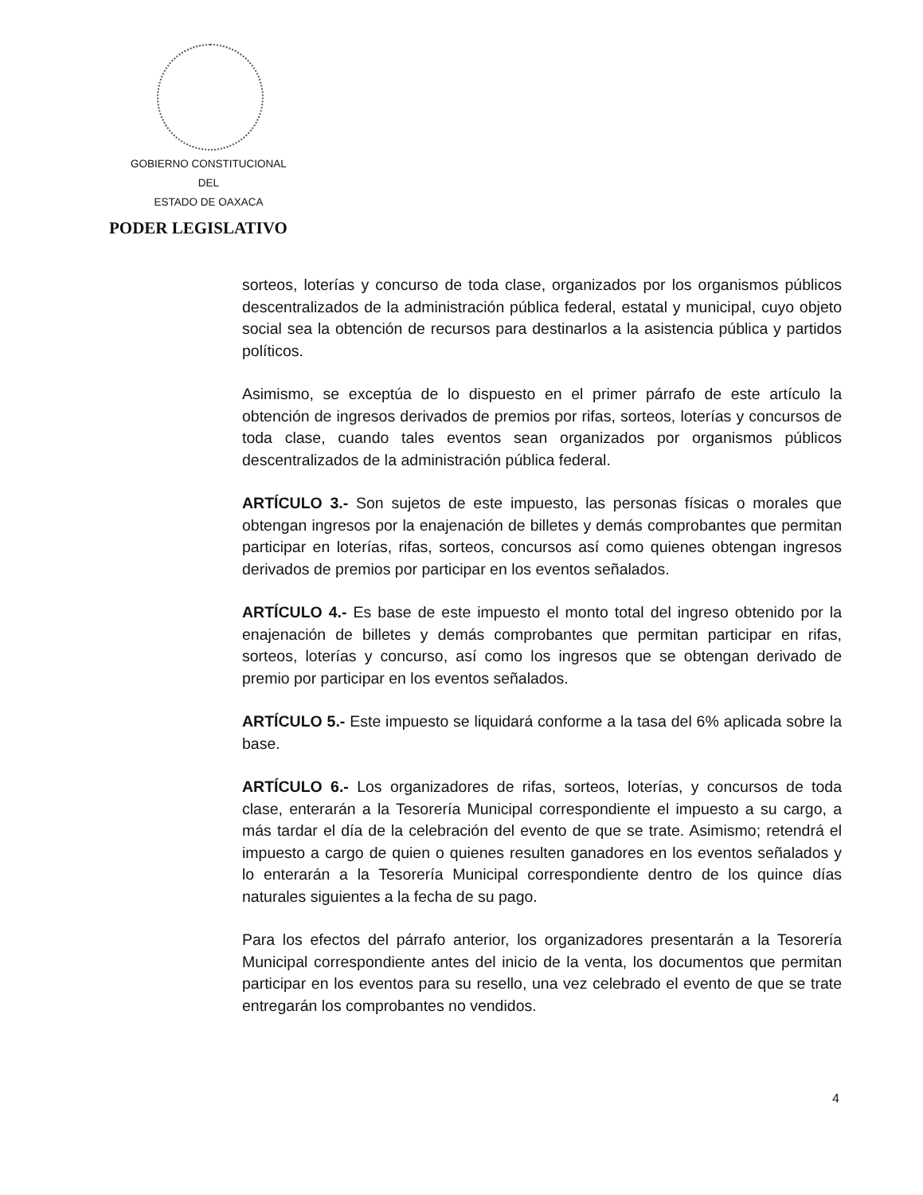GOBIERNO CONSTITUCIONAL
DEL
ESTADO DE OAXACA
PODER LEGISLATIVO
sorteos, loterías y concurso de toda clase, organizados por los organismos públicos descentralizados de la administración pública federal, estatal y municipal, cuyo objeto social sea la obtención de recursos para destinarlos a la asistencia pública y partidos políticos.
Asimismo, se exceptúa de lo dispuesto en el primer párrafo de este artículo la obtención de ingresos derivados de premios por rifas, sorteos, loterías y concursos de toda clase, cuando tales eventos sean organizados por organismos públicos descentralizados de la administración pública federal.
ARTÍCULO 3.- Son sujetos de este impuesto, las personas físicas o morales que obtengan ingresos por la enajenación de billetes y demás comprobantes que permitan participar en loterías, rifas, sorteos, concursos así como quienes obtengan ingresos derivados de premios por participar en los eventos señalados.
ARTÍCULO 4.- Es base de este impuesto el monto total del ingreso obtenido por la enajenación de billetes y demás comprobantes que permitan participar en rifas, sorteos, loterías y concurso, así como los ingresos que se obtengan derivado de premio por participar en los eventos señalados.
ARTÍCULO 5.- Este impuesto se liquidará conforme a la tasa del 6% aplicada sobre la base.
ARTÍCULO 6.- Los organizadores de rifas, sorteos, loterías, y concursos de toda clase, enterarán a la Tesorería Municipal correspondiente el impuesto a su cargo, a más tardar el día de la celebración del evento de que se trate. Asimismo; retendrá el impuesto a cargo de quien o quienes resulten ganadores en los eventos señalados y lo enterarán a la Tesorería Municipal correspondiente dentro de los quince días naturales siguientes a la fecha de su pago.
Para los efectos del párrafo anterior, los organizadores presentarán a la Tesorería Municipal correspondiente antes del inicio de la venta, los documentos que permitan participar en los eventos para su resello, una vez celebrado el evento de que se trate entregarán los comprobantes no vendidos.
4